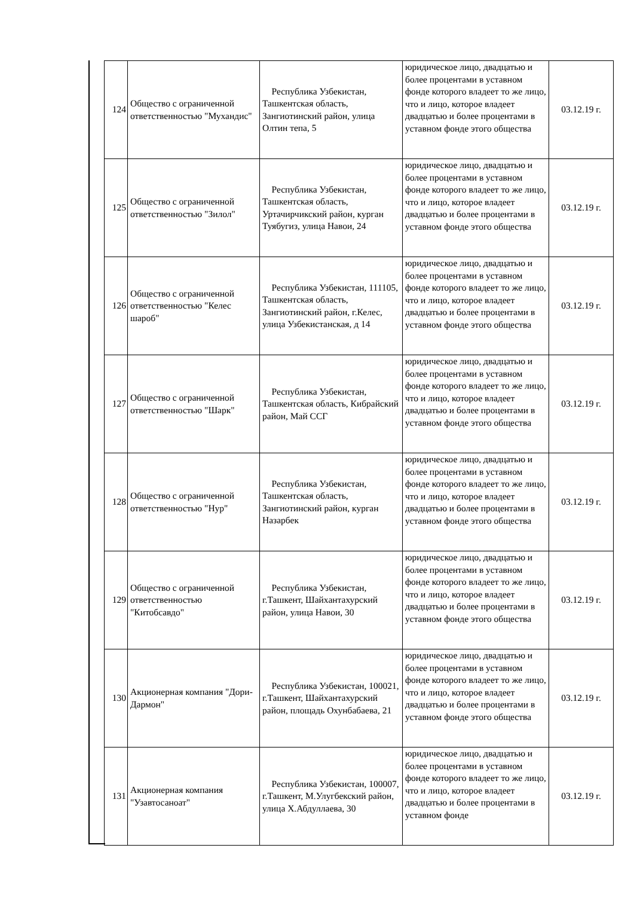| 124 | Общество с ограниченной ответственностью "Мухандис" | Республика Узбекистан, Ташкентская область, Зангиотинский район, улица Олтин тепа, 5 | юридическое лицо, двадцатью и более процентами в уставном фонде которого владеет то же лицо, что и лицо, которое владеет двадцатью и более процентами в уставном фонде этого общества | 03.12.19 г. |
| 125 | Общество с ограниченной ответственностью "Зилол" | Республика Узбекистан, Ташкентская область, Уртачирчикский район, курган Туябугиз, улица Навои, 24 | юридическое лицо, двадцатью и более процентами в уставном фонде которого владеет то же лицо, что и лицо, которое владеет двадцатью и более процентами в уставном фонде этого общества | 03.12.19 г. |
| 126 | Общество с ограниченной ответственностью "Келес шароб" | Республика Узбекистан, 111105, Ташкентская область, Зангиотинский район, г.Келес, улица Узбекистанская, д 14 | юридическое лицо, двадцатью и более процентами в уставном фонде которого владеет то же лицо, что и лицо, которое владеет двадцатью и более процентами в уставном фонде этого общества | 03.12.19 г. |
| 127 | Общество с ограниченной ответственностью "Шарк" | Республика Узбекистан, Ташкентская область, Кибрайский район, Май ССГ | юридическое лицо, двадцатью и более процентами в уставном фонде которого владеет то же лицо, что и лицо, которое владеет двадцатью и более процентами в уставном фонде этого общества | 03.12.19 г. |
| 128 | Общество с ограниченной ответственностью "Нур" | Республика Узбекистан, Ташкентская область, Зангиотинский район, курган Назарбек | юридическое лицо, двадцатью и более процентами в уставном фонде которого владеет то же лицо, что и лицо, которое владеет двадцатью и более процентами в уставном фонде этого общества | 03.12.19 г. |
| 129 | Общество с ограниченной ответственностью "Китобсавдо" | Республика Узбекистан, г.Ташкент, Шайхантахурский район, улица Навои, 30 | юридическое лицо, двадцатью и более процентами в уставном фонде которого владеет то же лицо, что и лицо, которое владеет двадцатью и более процентами в уставном фонде этого общества | 03.12.19 г. |
| 130 | Акционерная компания "Дори-Дармон" | Республика Узбекистан, 100021, г.Ташкент, Шайхантахурский район, площадь Охунбабаева, 21 | юридическое лицо, двадцатью и более процентами в уставном фонде которого владеет то же лицо, что и лицо, которое владеет двадцатью и более процентами в уставном фонде этого общества | 03.12.19 г. |
| 131 | Акционерная компания "Узавтосаноат" | Республика Узбекистан, 100007, г.Ташкент, М.Улугбекский район, улица Х.Абдуллаева, 30 | юридическое лицо, двадцатью и более процентами в уставном фонде которого владеет то же лицо, что и лицо, которое владеет двадцатью и более процентами в уставном фонде | 03.12.19 г. |